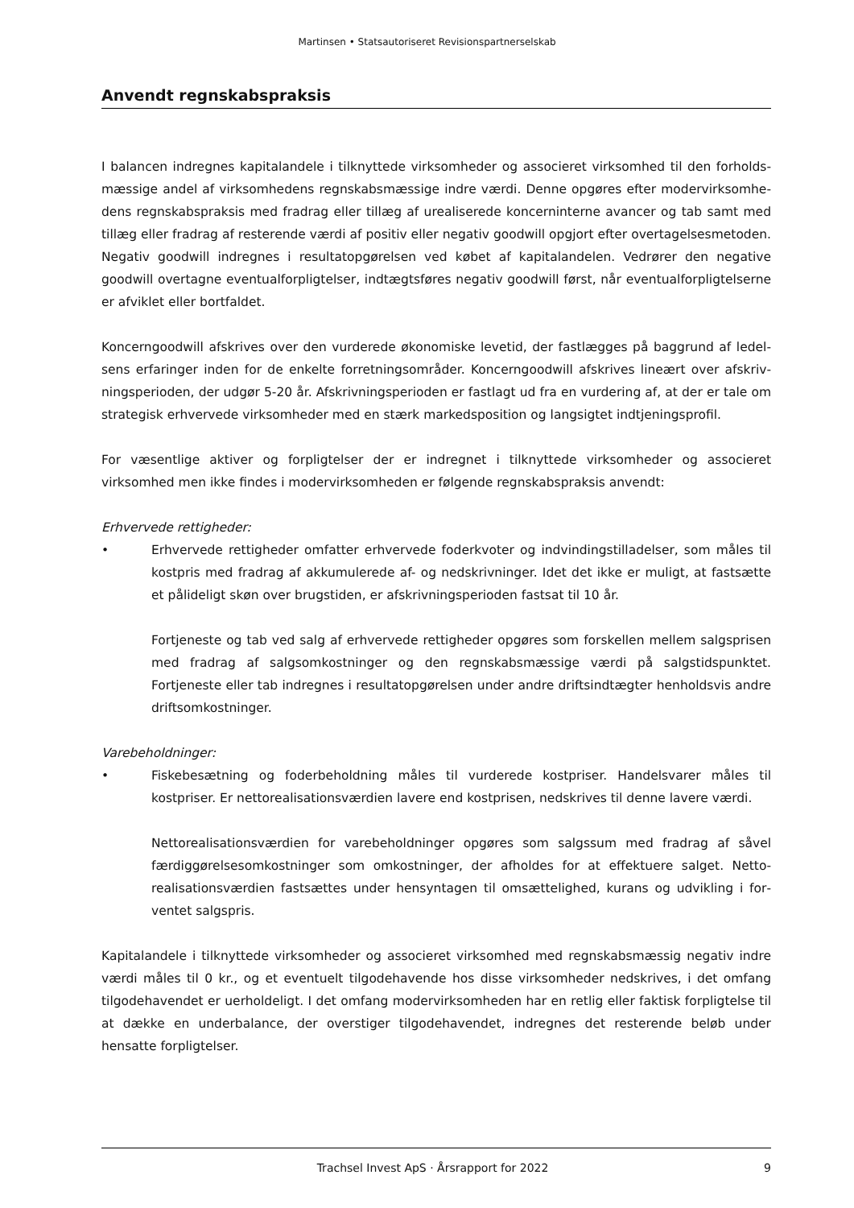Martinsen • Statsautoriseret Revisionspartnerselskab
Anvendt regnskabspraksis
I balancen indregnes kapitalandele i tilknyttede virksomheder og associeret virksomhed til den forholds­mæssige andel af virksomhedens regnskabsmæssige indre værdi. Denne opgøres efter modervirksomhe­dens regnskabspraksis med fradrag eller tillæg af urealiserede koncerninterne avancer og tab samt med tillæg eller fradrag af resterende værdi af positiv eller negativ goodwill opgjort efter overtagelsesme­toden. Negativ goodwill indregnes i resultatopgørelsen ved købet af kapitalandelen. Vedrører den nega­tive goodwill overtagne eventualforpligtelser, indtægtsføres negativ goodwill først, når eventualforplig­telserne er afviklet eller bortfaldet.
Koncerngoodwill afskrives over den vurderede økonomiske levetid, der fastlægges på baggrund af ledel­sens erfaringer inden for de enkelte forretningsområder. Koncerngoodwill afskrives lineært over afskriv­ningsperioden, der udgør 5-20 år. Afskrivningsperioden er fastlagt ud fra en vurdering af, at der er tale om strategisk erhvervede virksomheder med en stærk markedsposition og langsigtet indtjeningsprofil.
For væsentlige aktiver og forpligtelser der er indregnet i tilknyttede virksomheder og associeret virksomhed men ikke findes i modervirksomheden er følgende regnskabspraksis anvendt:
Erhvervede rettigheder:
• Erhvervede rettigheder omfatter erhvervede foderkvoter og indvindingstilladelser, som måles til kostpris med fradrag af akkumulerede af- og nedskrivninger. Idet det ikke er muligt, at fastsætte et pålideligt skøn over brugstiden, er afskrivningsperioden fastsat til 10 år.
Fortjeneste og tab ved salg af erhvervede rettigheder opgøres som forskellen mellem salgs­prisen med fradrag af salgsomkostninger og den regnskabsmæssige værdi på salgstidspunktet. Fortjeneste eller tab indregnes i resultatopgørelsen under andre driftsindtægter henholdsvis andre driftsomkostninger.
Varebeholdninger:
• Fiskebesætning og foderbeholdning måles til vurderede kostpriser. Handelsvarer måles til kostpriser. Er nettorealisationsværdien lavere end kostprisen, nedskrives til denne lavere værdi.
Nettorealisationsværdien for varebeholdninger opgøres som salgssum med fradrag af såvel færdiggørelsesomkostninger som omkostninger, der afholdes for at effektuere salget. Netto­realisationsværdien fastsættes under hensyntagen til omsættelighed, kurans og udvikling i for­ventet salgspris.
Kapitalandele i tilknyttede virksomheder og associeret virksomhed med regnskabsmæssig negativ indre værdi måles til 0 kr., og et eventuelt tilgodehavende hos disse virksomheder nedskrives, i det omfang tilgodehavendet er uerholdeligt. I det omfang modervirksomheden har en retlig eller faktisk forpligtelse til at dække en underbalance, der overstiger tilgodehavendet, indregnes det resterende beløb under hensatte forpligtelser.
Trachsel Invest ApS · Årsrapport for 2022 9